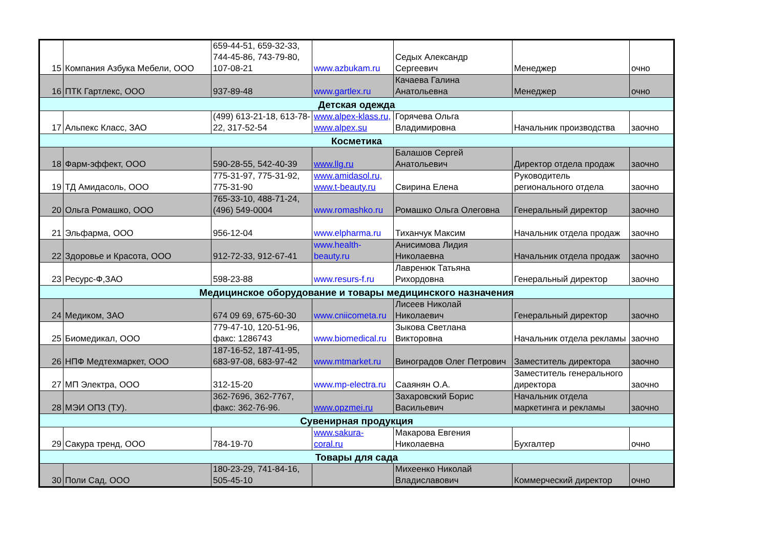| 15 | Компания Азбука Мебели, ООО | 659-44-51, 659-32-33, 744-45-86, 743-79-80, 107-08-21 | www.azbukam.ru | Седых Александр Сергеевич | Менеджер | очно |
| 16 | ПТК Гартлекс, ООО | 937-89-48 | www.gartlex.ru | Качаева Галина Анатольевна | Менеджер | очно |
| Детская одежда | | | | | | |
| 17 | Альпекс Класс, ЗАО | (499) 613-21-18, 613-78-22, 317-52-54 | www.alpex-klass.ru, www.alpex.su | Горячева Ольга Владимировна | Начальник производства | заочно |
| Косметика | | | | | | |
| 18 | Фарм-эффект, ООО | 590-28-55, 542-40-39 | www.llg.ru | Балашов Сергей Анатольевич | Директор отдела продаж | заочно |
| 19 | ТД Амидасоль, ООО | 775-31-97, 775-31-92, 775-31-90 | www.amidasol.ru, www.t-beauty.ru | Свирина Елена | Руководитель регионального отдела | заочно |
| 20 | Ольга Ромашко, ООО | 765-33-10, 488-71-24, (496) 549-0004 | www.romashko.ru | Ромашко Ольга Олеговна | Генеральный директор | заочно |
| 21 | Эльфарма, ООО | 956-12-04 | www.elpharma.ru | Тиханчук Максим | Начальник отдела продаж | заочно |
| 22 | Здоровье и Красота, ООО | 912-72-33, 912-67-41 | www.health-beauty.ru | Анисимова Лидия Николаевна | Начальник отдела продаж | заочно |
| 23 | Ресурс-Ф,ЗАО | 598-23-88 | www.resurs-f.ru | Лавренюк Татьяна Рихордовна | Генеральный директор | заочно |
| Медицинское оборудование и товары медицинского назначения | | | | | | |
| 24 | Медиком, ЗАО | 674 09 69, 675-60-30 | www.cniicometa.ru | Лисеев Николай Николаевич | Генеральный директор | заочно |
| 25 | Биомедикал, ООО | 779-47-10, 120-51-96, факс: 1286743 | www.biomedical.ru | Зыкова Светлана Викторовна | Начальник отдела рекламы | заочно |
| 26 | НПФ Медтехмаркет, ООО | 187-16-52, 187-41-95, 683-97-08, 683-97-42 | www.mtmarket.ru | Виноградов Олег Петрович | Заместитель директора | заочно |
| 27 | МП Электра, ООО | 312-15-20 | www.mp-electra.ru | Сааянян О.А. | Заместитель генерального директора | заочно |
| 28 | МЭИ ОПЗ (ТУ). | 362-7696, 362-7767, факс: 362-76-96. | www.opzmei.ru | Захаровский Борис Васильевич | Начальник отдела маркетинга и рекламы | заочно |
| Сувенирная продукция | | | | | | |
| 29 | Сакура тренд, ООО | 784-19-70 | www.sakura-coral.ru | Макарова Евгения Николаевна | Бухгалтер | очно |
| Товары для сада | | | | | | |
| 30 | Поли Сад, ООО | 180-23-29, 741-84-16, 505-45-10 | | Михеенко Николай Владиславович | Коммерческий директор | очно |